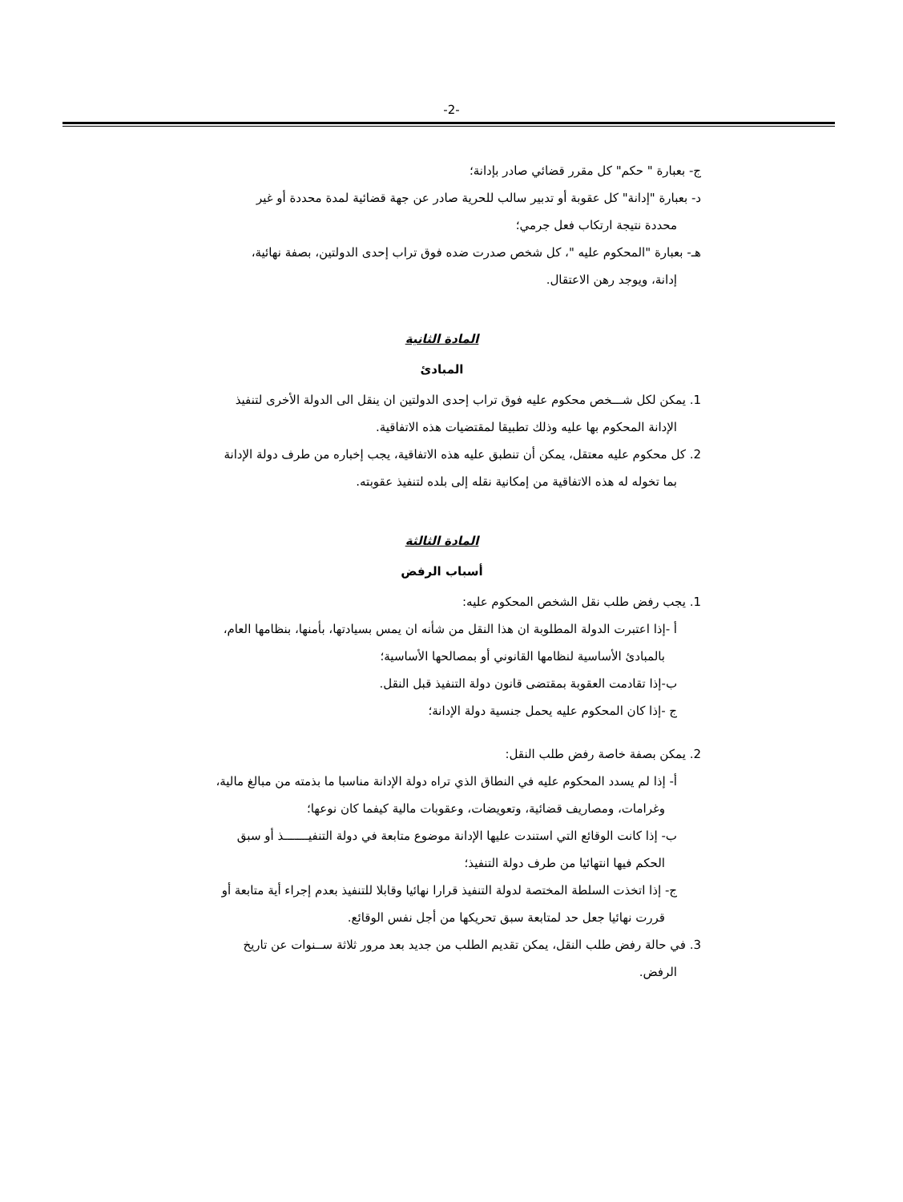-2-
ج- بعبارة " حكم" كل مقرر قضائي صادر بإدانة؛
د- بعبارة "إدانة" كل عقوبة أو تدبير سالب للحرية صادر عن جهة قضائية لمدة محددة أو غير
محددة نتيجة ارتكاب فعل جرمي؛
هـ- بعبارة "المحكوم عليه "، كل شخص صدرت ضده فوق تراب إحدى الدولتين، بصفة نهائية،
إدانة، ويوجد رهن الاعتقال.
المادة الثانية
المبادئ
1. يمكن لكل شـــخص محكوم عليه فوق تراب إحدى الدولتين ان ينقل الى الدولة الأخرى لتنفيذ
الإدانة المحكوم بها عليه وذلك تطبيقا لمقتضيات هذه الاتفاقية.
2. كل محكوم عليه معتقل، يمكن أن تنطبق عليه هذه الاتفاقية، يجب إخباره من طرف دولة الإدانة
بما تخوله له هذه الاتفاقية من إمكانية نقله إلى بلده لتنفيذ عقوبته.
المادة الثالثة
أسباب الرفض
1. يجب رفض طلب نقل الشخص المحكوم عليه:
أ -إذا اعتبرت الدولة المطلوبة ان هذا النقل من شأنه ان يمس بسيادتها، بأمنها، بنظامها العام،
بالمبادئ الأساسية لنظامها القانوني أو بمصالحها الأساسية؛
ب-إذا تقادمت العقوبة بمقتضى قانون دولة التنفيذ قبل النقل.
ج -إذا كان المحكوم عليه يحمل جنسية دولة الإدانة؛
2. يمكن بصفة خاصة رفض طلب النقل:
أ- إذا لم يسدد المحكوم عليه في النطاق الذي تراه دولة الإدانة مناسبا ما بذمته من مبالغ مالية،
وغرامات، ومصاريف قضائية، وتعويضات، وعقوبات مالية كيفما كان نوعها؛
ب- إذا كانت الوقائع التي استندت عليها الإدانة موضوع متابعة في دولة التنفيـــــــذ أو سبق
الحكم فيها انتهائيا من طرف دولة التنفيذ؛
ج- إذا اتخذت السلطة المختصة لدولة التنفيذ قرارا نهائيا وقابلا للتنفيذ بعدم إجراء أية متابعة أو
قررت نهائيا جعل حد لمتابعة سبق تحريكها من أجل نفس الوقائع.
3. في حالة رفض طلب النقل، يمكن تقديم الطلب من جديد بعد مرور ثلاثة ســنوات عن تاريخ
الرفض.